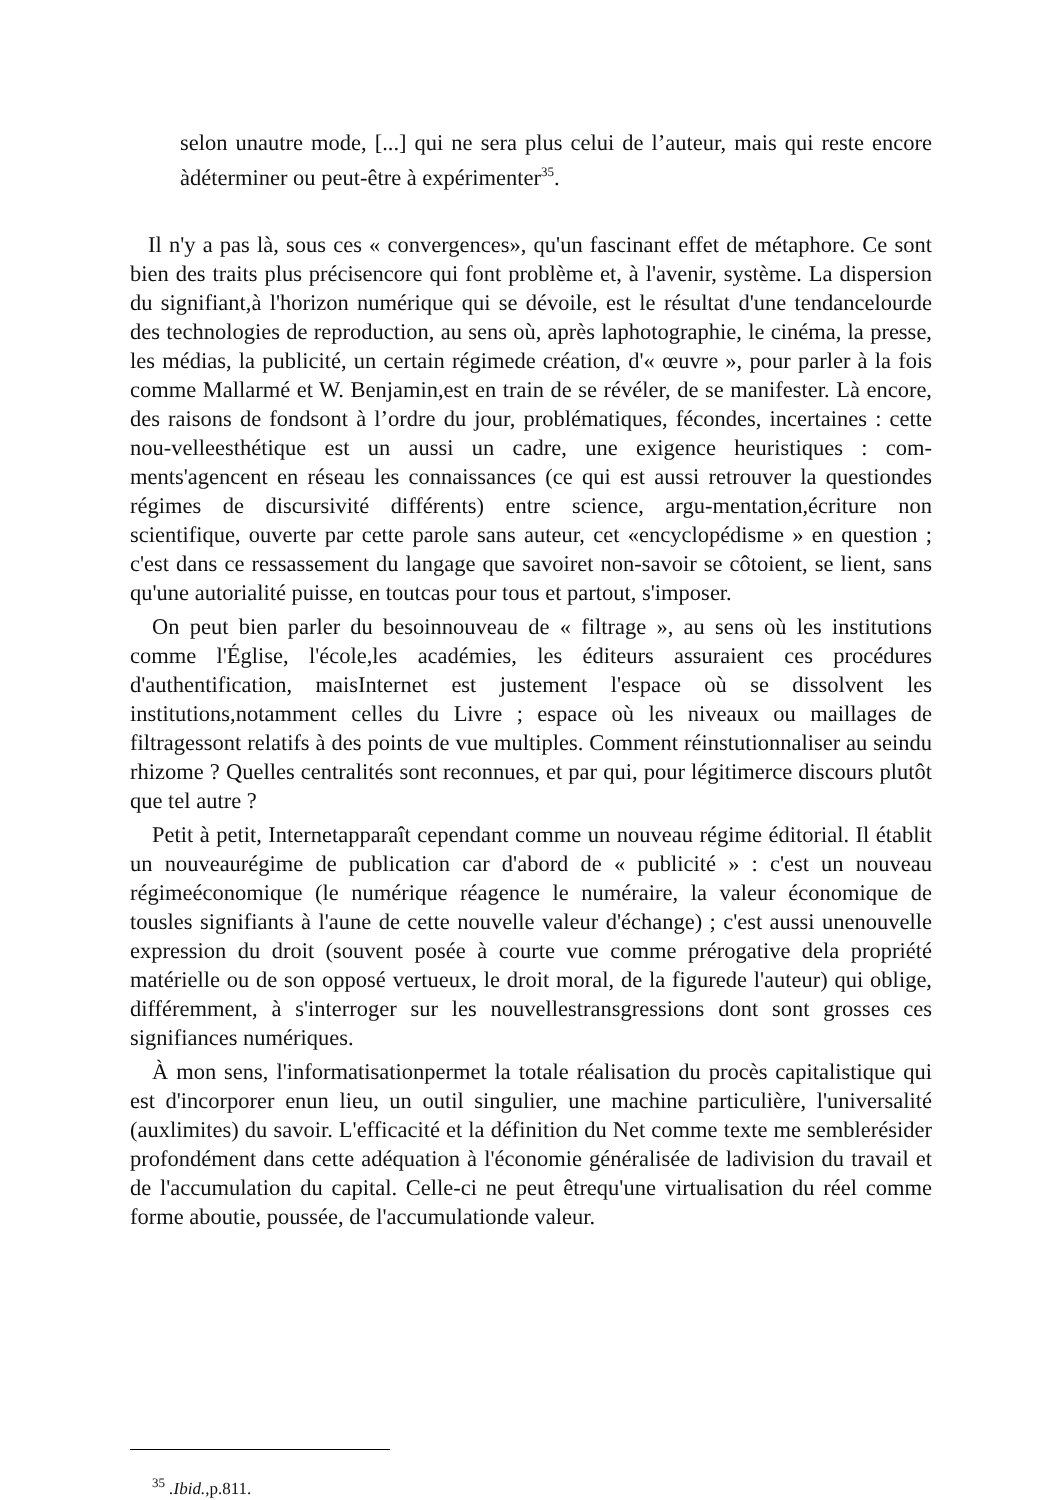selon unautre mode, [...] qui ne sera plus celui de l’auteur, mais qui reste encore àdéterminer ou peut-être à expérimenter<sup>35</sup>.
Il n'y a pas là, sous ces « convergences», qu'un fascinant effet de métaphore. Ce sont bien des traits plus précisencore qui font problème et, à l'avenir, système. La dispersion du signifiant,à l'horizon numérique qui se dévoile, est le résultat d'une tendancelourde des technologies de reproduction, au sens où, après laphotographie, le cinéma, la presse, les médias, la publicité, un certain régimede création, d'« œuvre », pour parler à la fois comme Mallarmé et W. Benjamin,est en train de se révéler, de se manifester. Là encore, des raisons de fondsont à l’ordre du jour, problématiques, fécondes, incertaines : cette nou-velleesthétique est un aussi un cadre, une exigence heuristiques : com-ments'agencent en réseau les connaissances (ce qui est aussi retrouver la questiondes régimes de discursivité différents) entre science, argu-mentation,écriture non scientifique, ouverte par cette parole sans auteur, cet «encyclopédisme » en question ; c'est dans ce ressassement du langage que savoiret non-savoir se côtoient, se lient, sans qu'une autorialité puisse, en toutcas pour tous et partout, s'imposer.
On peut bien parler du besoinnouveau de « filtrage », au sens où les institutions comme l'Église, l'école,les académies, les éditeurs assuraient ces procédures d'authentification, maisInternet est justement l'espace où se dissolvent les institutions,notamment celles du Livre ; espace où les niveaux ou maillages de filtragessont relatifs à des points de vue multiples. Comment réinstutionnaliser au seindu rhizome ? Quelles centralités sont reconnues, et par qui, pour légitimerce discours plutôt que tel autre ?
Petit à petit, Internetapparaît cependant comme un nouveau régime éditorial. Il établit un nouveaurégime de publication car d'abord de « publicité » : c'est un nouveau régimeéconomique (le numérique réagence le numéraire, la valeur économique de tousles signifiants à l'aune de cette nouvelle valeur d'échange) ; c'est aussi unenouvelle expression du droit (souvent posée à courte vue comme prérogative dela propriété matérielle ou de son opposé vertueux, le droit moral, de la figurede l'auteur) qui oblige, différemment, à s'interroger sur les nouvellestransgressions dont sont grosses ces signifiances numériques.
À mon sens, l'informatisationpermet la totale réalisation du procès capitalistique qui est d'incorporer enun lieu, un outil singulier, une machine particulière, l'universalité (auxlimites) du savoir. L'efficacité et la définition du Net comme texte me semblerésider profondément dans cette adéquation à l'économie généralisée de ladivision du travail et de l'accumulation du capital. Celle-ci ne peut êtrequ'une virtualisation du réel comme forme aboutie, poussée, de l'accumulationde valeur.
<sup>35</sup> .Ibid., p.811.